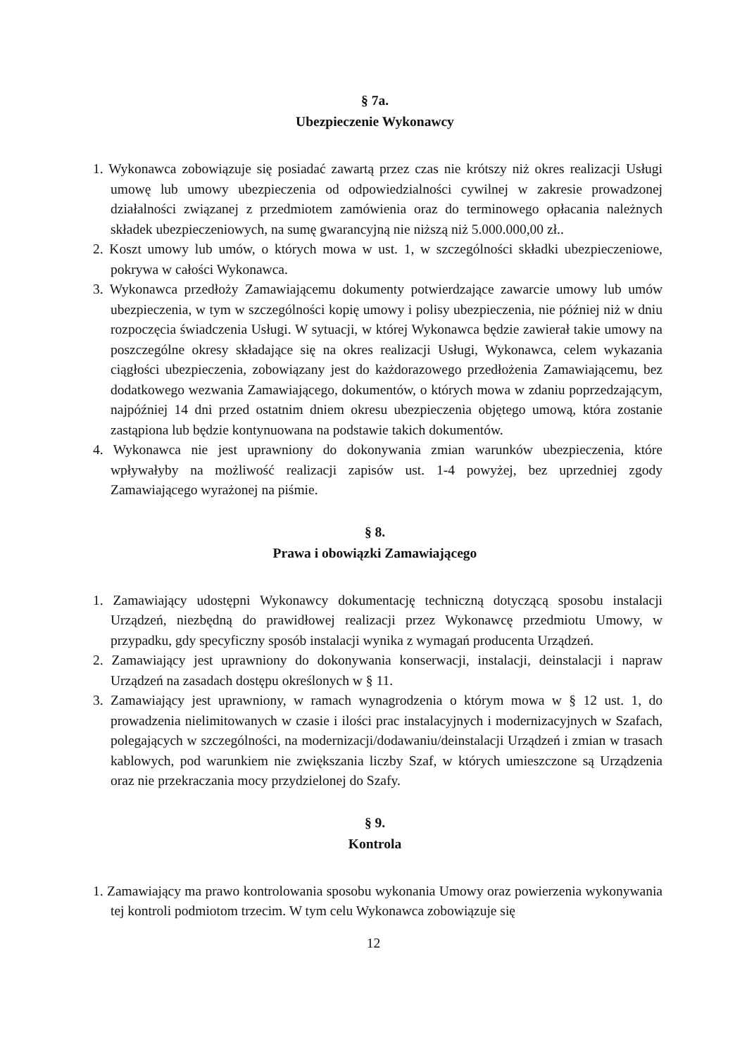§ 7a.
Ubezpieczenie Wykonawcy
1. Wykonawca zobowiązuje się posiadać zawartą przez czas nie krótszy niż okres realizacji Usługi umowę lub umowy ubezpieczenia od odpowiedzialności cywilnej w zakresie prowadzonej działalności związanej z przedmiotem zamówienia oraz do terminowego opłacania należnych składek ubezpieczeniowych, na sumę gwarancyjną nie niższą niż 5.000.000,00 zł..
2. Koszt umowy lub umów, o których mowa w ust. 1, w szczególności składki ubezpieczeniowe, pokrywa w całości Wykonawca.
3. Wykonawca przedłoży Zamawiającemu dokumenty potwierdzające zawarcie umowy lub umów ubezpieczenia, w tym w szczególności kopię umowy i polisy ubezpieczenia, nie później niż w dniu rozpoczęcia świadczenia Usługi. W sytuacji, w której Wykonawca będzie zawierał takie umowy na poszczególne okresy składające się na okres realizacji Usługi, Wykonawca, celem wykazania ciągłości ubezpieczenia, zobowiązany jest do każdorazowego przedłożenia Zamawiającemu, bez dodatkowego wezwania Zamawiającego, dokumentów, o których mowa w zdaniu poprzedzającym, najpóźniej 14 dni przed ostatnim dniem okresu ubezpieczenia objętego umową, która zostanie zastąpiona lub będzie kontynuowana na podstawie takich dokumentów.
4. Wykonawca nie jest uprawniony do dokonywania zmian warunków ubezpieczenia, które wpływałyby na możliwość realizacji zapisów ust. 1-4 powyżej, bez uprzedniej zgody Zamawiającego wyrażonej na piśmie.
§ 8.
Prawa i obowiązki Zamawiającego
1. Zamawiający udostępni Wykonawcy dokumentację techniczną dotyczącą sposobu instalacji Urządzeń, niezbędną do prawidłowej realizacji przez Wykonawcę przedmiotu Umowy, w przypadku, gdy specyficzny sposób instalacji wynika z wymagań producenta Urządzeń.
2. Zamawiający jest uprawniony do dokonywania konserwacji, instalacji, deinstalacji i napraw Urządzeń na zasadach dostępu określonych w § 11.
3. Zamawiający jest uprawniony, w ramach wynagrodzenia o którym mowa w § 12 ust. 1, do prowadzenia nielimitowanych w czasie i ilości prac instalacyjnych i modernizacyjnych w Szafach, polegających w szczególności, na modernizacji/dodawaniu/deinstalacji Urządzeń i zmian w trasach kablowych, pod warunkiem nie zwiększania liczby Szaf, w których umieszczone są Urządzenia oraz nie przekraczania mocy przydzielonej do Szafy.
§ 9.
Kontrola
1. Zamawiający ma prawo kontrolowania sposobu wykonania Umowy oraz powierzenia wykonywania tej kontroli podmiotom trzecim. W tym celu Wykonawca zobowiązuje się
12